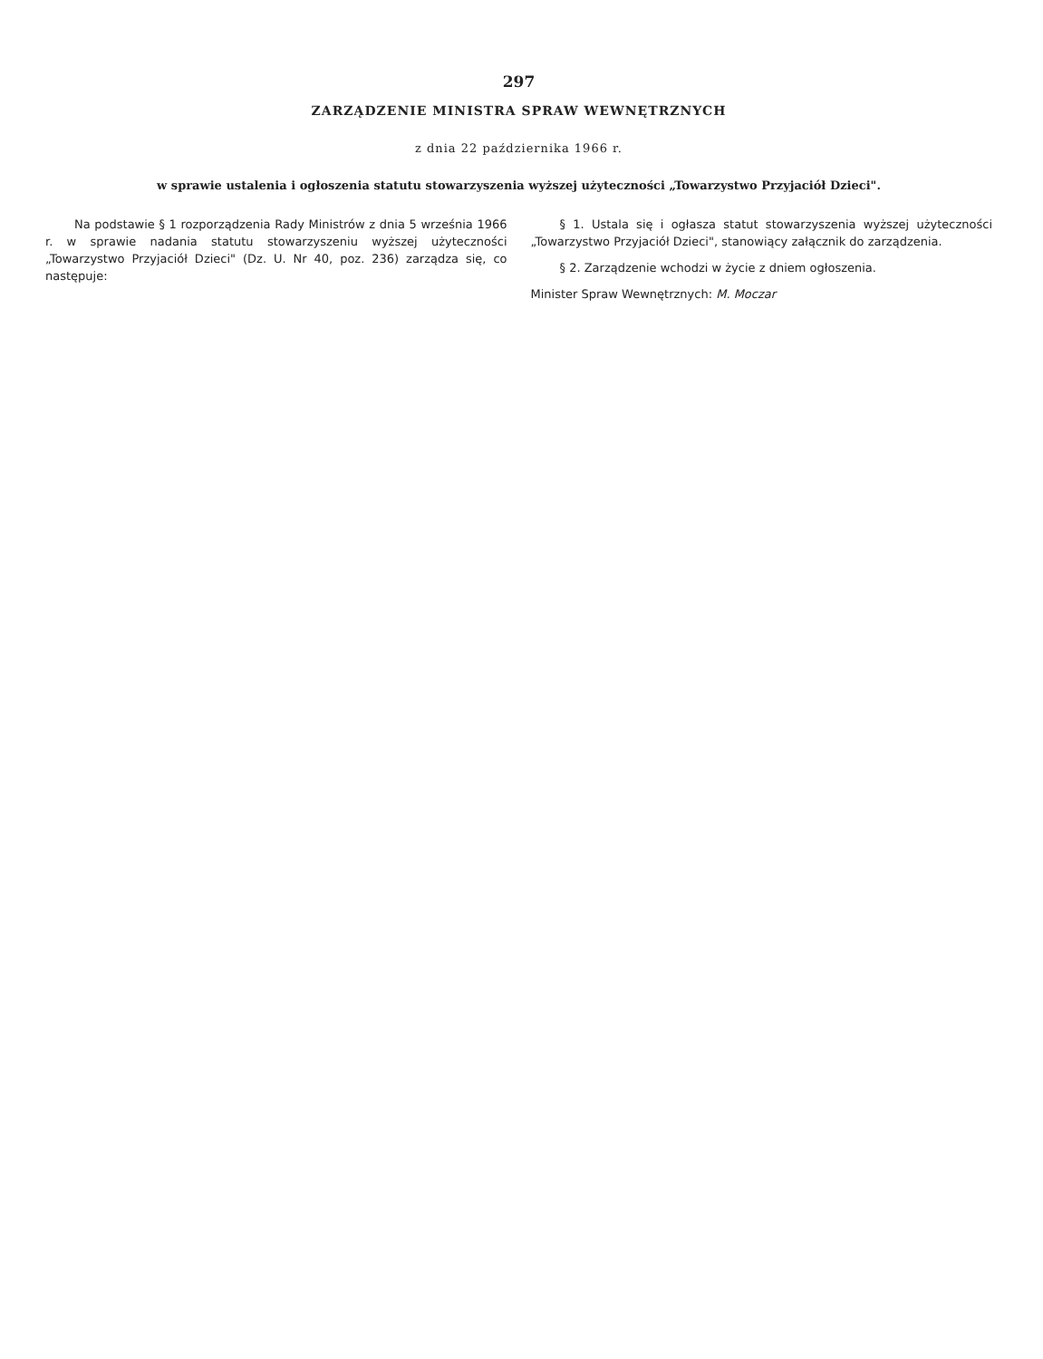297
ZARZĄDZENIE MINISTRA SPRAW WEWNĘTRZNYCH
z dnia 22 października 1966 r.
w sprawie ustalenia i ogłoszenia statutu stowarzyszenia wyższej użyteczności „Towarzystwo Przyjaciół Dzieci".
Na podstawie § 1 rozporządzenia Rady Ministrów z dnia 5 września 1966 r. w sprawie nadania statutu stowarzyszeniu wyższej użyteczności „Towarzystwo Przyjaciół Dzieci" (Dz. U. Nr 40, poz. 236) zarządza się, co następuje:
§ 1. Ustala się i ogłasza statut stowarzyszenia wyższej użyteczności „Towarzystwo Przyjaciół Dzieci", stanowiący załącznik do zarządzenia.
§ 2. Zarządzenie wchodzi w życie z dniem ogłoszenia.
Minister Spraw Wewnętrznych: M. Moczar